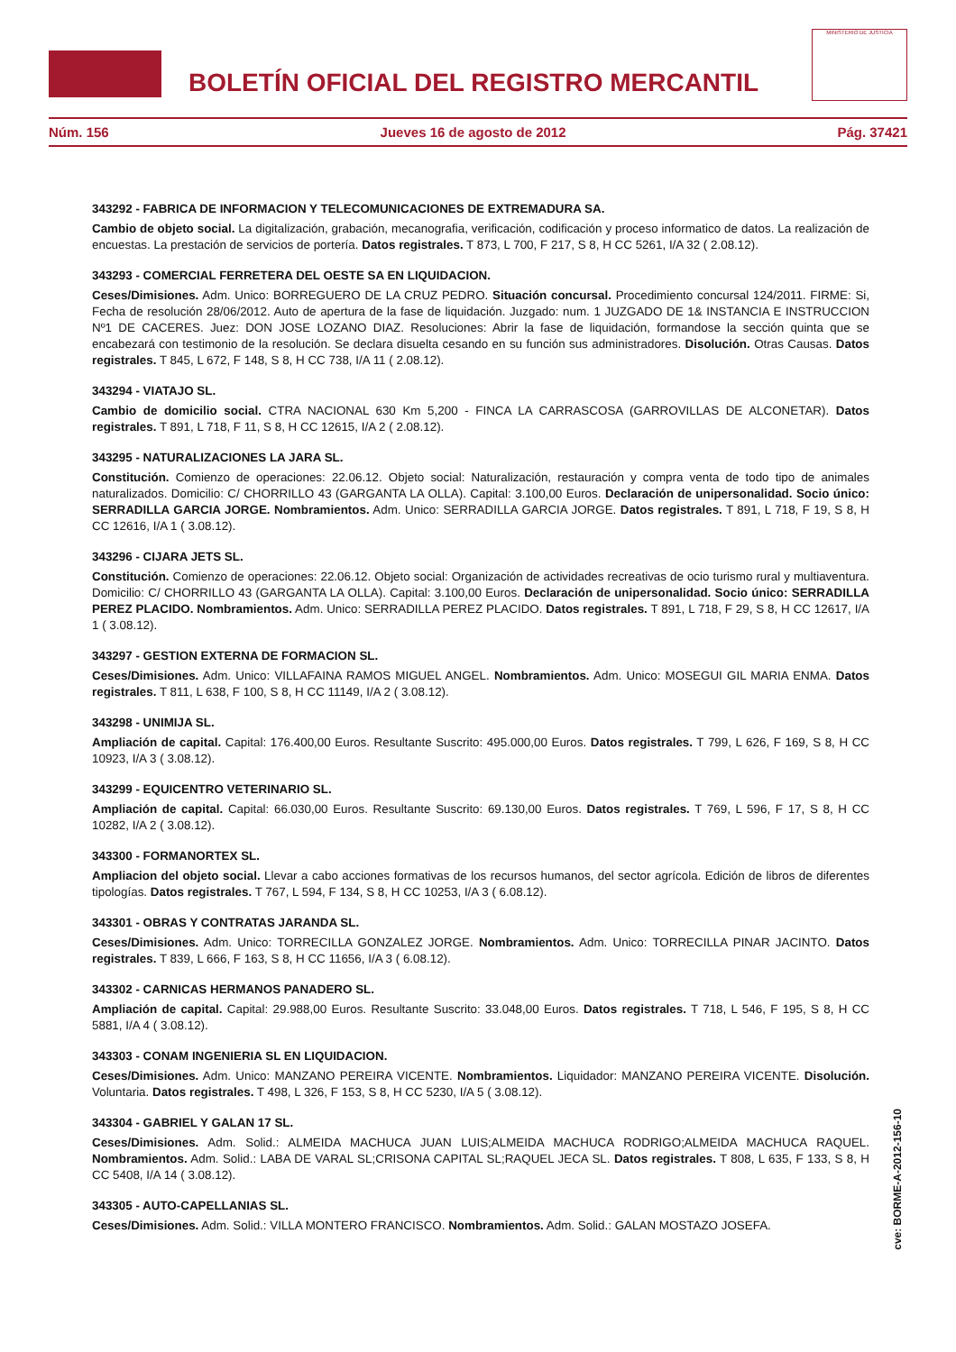BOLETÍN OFICIAL DEL REGISTRO MERCANTIL
MINISTERIO DE JUSTICIA
Núm. 156 Jueves 16 de agosto de 2012 Pág. 37421
343292 - FABRICA DE INFORMACION Y TELECOMUNICACIONES DE EXTREMADURA SA.
Cambio de objeto social. La digitalización, grabación, mecanografia, verificación, codificación y proceso informatico de datos. La realización de encuestas. La prestación de servicios de portería. Datos registrales. T 873, L 700, F 217, S 8, H CC 5261, I/A 32 ( 2.08.12).
343293 - COMERCIAL FERRETERA DEL OESTE SA EN LIQUIDACION.
Ceses/Dimisiones. Adm. Unico: BORREGUERO DE LA CRUZ PEDRO. Situación concursal. Procedimiento concursal 124/2011. FIRME: Si, Fecha de resolución 28/06/2012. Auto de apertura de la fase de liquidación. Juzgado: num. 1 JUZGADO DE 1& INSTANCIA E INSTRUCCION Nº1 DE CACERES. Juez: DON JOSE LOZANO DIAZ. Resoluciones: Abrir la fase de liquidación, formandose la sección quinta que se encabezará con testimonio de la resolución. Se declara disuelta cesando en su función sus administradores. Disolución. Otras Causas. Datos registrales. T 845, L 672, F 148, S 8, H CC 738, I/A 11 ( 2.08.12).
343294 - VIATAJO SL.
Cambio de domicilio social. CTRA NACIONAL 630 Km 5,200 - FINCA LA CARRASCOSA (GARROVILLAS DE ALCONETAR). Datos registrales. T 891, L 718, F 11, S 8, H CC 12615, I/A 2 ( 2.08.12).
343295 - NATURALIZACIONES LA JARA SL.
Constitución. Comienzo de operaciones: 22.06.12. Objeto social: Naturalización, restauración y compra venta de todo tipo de animales naturalizados. Domicilio: C/ CHORRILLO 43 (GARGANTA LA OLLA). Capital: 3.100,00 Euros. Declaración de unipersonalidad. Socio único: SERRADILLA GARCIA JORGE. Nombramientos. Adm. Unico: SERRADILLA GARCIA JORGE. Datos registrales. T 891, L 718, F 19, S 8, H CC 12616, I/A 1 ( 3.08.12).
343296 - CIJARA JETS SL.
Constitución. Comienzo de operaciones: 22.06.12. Objeto social: Organización de actividades recreativas de ocio turismo rural y multiaventura. Domicilio: C/ CHORRILLO 43 (GARGANTA LA OLLA). Capital: 3.100,00 Euros. Declaración de unipersonalidad. Socio único: SERRADILLA PEREZ PLACIDO. Nombramientos. Adm. Unico: SERRADILLA PEREZ PLACIDO. Datos registrales. T 891, L 718, F 29, S 8, H CC 12617, I/A 1 ( 3.08.12).
343297 - GESTION EXTERNA DE FORMACION SL.
Ceses/Dimisiones. Adm. Unico: VILLAFAINA RAMOS MIGUEL ANGEL. Nombramientos. Adm. Unico: MOSEGUI GIL MARIA ENMA. Datos registrales. T 811, L 638, F 100, S 8, H CC 11149, I/A 2 ( 3.08.12).
343298 - UNIMIJA SL.
Ampliación de capital. Capital: 176.400,00 Euros. Resultante Suscrito: 495.000,00 Euros. Datos registrales. T 799, L 626, F 169, S 8, H CC 10923, I/A 3 ( 3.08.12).
343299 - EQUICENTRO VETERINARIO SL.
Ampliación de capital. Capital: 66.030,00 Euros. Resultante Suscrito: 69.130,00 Euros. Datos registrales. T 769, L 596, F 17, S 8, H CC 10282, I/A 2 ( 3.08.12).
343300 - FORMANORTEX SL.
Ampliacion del objeto social. Llevar a cabo acciones formativas de los recursos humanos, del sector agrícola. Edición de libros de diferentes tipologías. Datos registrales. T 767, L 594, F 134, S 8, H CC 10253, I/A 3 ( 6.08.12).
343301 - OBRAS Y CONTRATAS JARANDA SL.
Ceses/Dimisiones. Adm. Unico: TORRECILLA GONZALEZ JORGE. Nombramientos. Adm. Unico: TORRECILLA PINAR JACINTO. Datos registrales. T 839, L 666, F 163, S 8, H CC 11656, I/A 3 ( 6.08.12).
343302 - CARNICAS HERMANOS PANADERO SL.
Ampliación de capital. Capital: 29.988,00 Euros. Resultante Suscrito: 33.048,00 Euros. Datos registrales. T 718, L 546, F 195, S 8, H CC 5881, I/A 4 ( 3.08.12).
343303 - CONAM INGENIERIA SL EN LIQUIDACION.
Ceses/Dimisiones. Adm. Unico: MANZANO PEREIRA VICENTE. Nombramientos. Liquidador: MANZANO PEREIRA VICENTE. Disolución. Voluntaria. Datos registrales. T 498, L 326, F 153, S 8, H CC 5230, I/A 5 ( 3.08.12).
343304 - GABRIEL Y GALAN 17 SL.
Ceses/Dimisiones. Adm. Solid.: ALMEIDA MACHUCA JUAN LUIS;ALMEIDA MACHUCA RODRIGO;ALMEIDA MACHUCA RAQUEL. Nombramientos. Adm. Solid.: LABA DE VARAL SL;CRISONA CAPITAL SL;RAQUEL JECA SL. Datos registrales. T 808, L 635, F 133, S 8, H CC 5408, I/A 14 ( 3.08.12).
343305 - AUTO-CAPELLANIAS SL.
Ceses/Dimisiones. Adm. Solid.: VILLA MONTERO FRANCISCO. Nombramientos. Adm. Solid.: GALAN MOSTAZO JOSEFA.
cve: BORME-A-2012-156-10